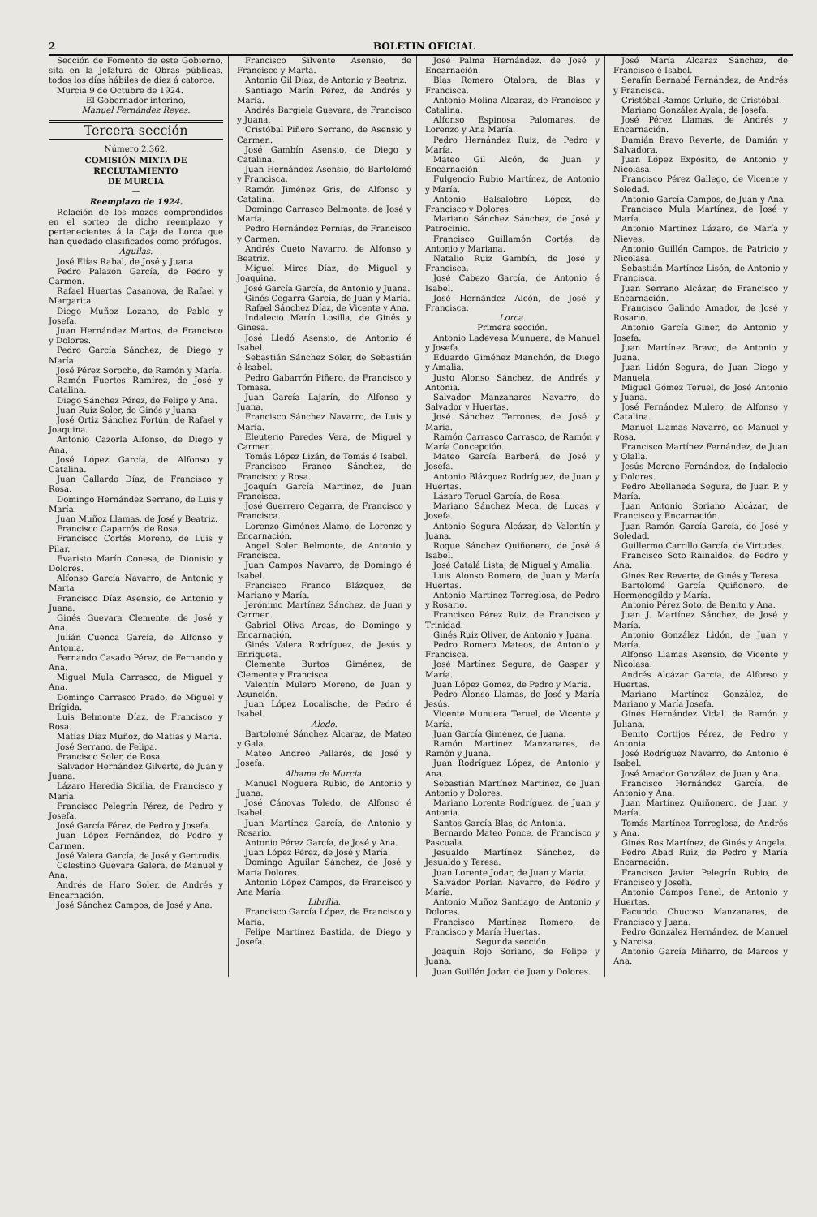2 BOLETIN OFICIAL
Sección de Fomento de este Gobierno, sita en la Jefatura de Obras públicas, todos los días hábiles de diez á catorce.
Murcia 9 de Octubre de 1924.
El Gobernador interino,
Manuel Fernández Reyes.
Tercera sección
Número 2.362.
COMISIÓN MIXTA DE RECLUTAMIENTO
DE MURCIA
—
Reemplazo de 1924.
Relación de los mozos comprendidos en el sorteo de dicho reemplazo y pertenecientes á la Caja de Lorca que han quedado clasificados como prófugos.
Aguilas.
José Elías Rabal, de José y Juana
Pedro Palazón García, de Pedro y Carmen.
Rafael Huertas Casanova, de Rafael y Margarita.
Diego Muñoz Lozano, de Pablo y Josefa.
Juan Hernández Martos, de Francisco y Dolores.
Pedro García Sánchez, de Diego y María.
José Pérez Soroche, de Ramón y María.
Ramón Fuertes Ramírez, de José y Catalina.
Diego Sánchez Pérez, de Felipe y Ana.
Juan Ruiz Soler, de Ginés y Juana
José Ortiz Sánchez Fortún, de Rafael y Joaquina.
Antonio Cazorla Alfonso, de Diego y Ana.
José López García, de Alfonso y Catalina.
Juan Gallardo Díaz, de Francisco y Rosa.
Domingo Hernández Serrano, de Luis y María.
Juan Muñoz Llamas, de José y Beatriz.
Francisco Caparrós, de Rosa.
Francisco Cortés Moreno, de Luis y Pilar.
Evaristo Marín Conesa, de Dionisio y Dolores.
Alfonso García Navarro, de Antonio y Marta
Francisco Díaz Asensio, de Antonio y Juana.
Ginés Guevara Clemente, de José y Ana.
Julián Cuenca García, de Alfonso y Antonia.
Fernando Casado Pérez, de Fernando y Ana.
Miguel Mula Carrasco, de Miguel y Ana.
Domingo Carrasco Prado, de Miguel y Brígida.
Luis Belmonte Díaz, de Francisco y Rosa.
Matías Díaz Muñoz, de Matías y María.
José Serrano, de Felipa.
Francisco Soler, de Rosa.
Salvador Hernández Gilverte, de Juan y Juana.
Lázaro Heredia Sicilia, de Francisco y María.
Francisco Pelegrín Pérez, de Pedro y Josefa.
José García Férez, de Pedro y Josefa.
Juan López Fernández, de Pedro y Carmen.
José Valera García, de José y Gertrudis.
Celestino Guevara Galera, de Manuel y Ana.
Andrés de Haro Soler, de Andrés y Encarnación.
José Sánchez Campos, de José y Ana.
Francisco Silvente Asensio, de Francisco y Marta.
Antonio Gil Díaz, de Antonio y Beatriz.
Santiago Marín Pérez, de Andrés y María.
Andrés Bargiela Guevara, de Francisco y Juana.
Cristóbal Piñero Serrano, de Asensio y Carmen.
José Gambín Asensio, de Diego y Catalina.
Juan Hernández Asensio, de Bartolomé y Francisca.
Ramón Jiménez Gris, de Alfonso y Catalina.
Domingo Carrasco Belmonte, de José y María.
Pedro Hernández Pernías, de Francisco y Carmen.
Andrés Cueto Navarro, de Alfonso y Beatriz.
Miguel Mires Díaz, de Miguel y Joaquina.
José García García, de Antonio y Juana.
Ginés Cegarra García, de Juan y María.
Rafael Sánchez Díaz, de Vicente y Ana.
Indalecio Marín Losilla, de Ginés y Ginesa.
José Lledó Asensio, de Antonio é Isabel.
Sebastián Sánchez Soler, de Sebastián é Isabel.
Pedro Gabarrón Piñero, de Francisco y Tomasa.
Juan García Lajarín, de Alfonso y Juana.
Francisco Sánchez Navarro, de Luis y María.
Eleuterio Paredes Vera, de Miguel y Carmen.
Tomás López Lizán, de Tomás é Isabel.
Francisco Franco Sánchez, de Francisco y Rosa.
Joaquín García Martínez, de Juan Francisca.
José Guerrero Cegarra, de Francisco y Francisca.
Lorenzo Giménez Alamo, de Lorenzo y Encarnación.
Angel Soler Belmonte, de Antonio y Francisca.
Juan Campos Navarro, de Domingo é Isabel.
Francisco Franco Blázquez, de Mariano y María.
Jerónimo Martínez Sánchez, de Juan y Carmen.
Gabriel Oliva Arcas, de Domingo y Encarnación.
Ginés Valera Rodríguez, de Jesús y Enriqueta.
Clemente Burtos Giménez, de Clemente y Francisca.
Valentín Mulero Moreno, de Juan y Asunción.
Juan López Localische, de Pedro é Isabel.
Aledo.
Bartolomé Sánchez Alcaraz, de Mateo y Gala.
Mateo Andreo Pallarés, de José y Josefa.
Alhama de Murcia.
Manuel Noguera Rubio, de Antonio y Juana.
José Cánovas Toledo, de Alfonso é Isabel.
Juan Martínez García, de Antonio y Rosario.
Antonio Pérez García, de José y Ana.
Juan López Pérez, de José y María.
Domingo Aguilar Sánchez, de José y María Dolores.
Antonio López Campos, de Francisco y Ana María.
Librilla.
Francisco García López, de Francisco y María.
Felipe Martínez Bastida, de Diego y Josefa.
José Palma Hernández, de José y Encarnación.
Blas Romero Otalora, de Blas y Francisca.
Antonio Molina Alcaraz, de Francisco y Catalina.
Alfonso Espinosa Palomares, de Lorenzo y Ana María.
Pedro Hernández Ruiz, de Pedro y María.
Mateo Gil Alcón, de Juan y Encarnación.
Fulgencio Rubio Martínez, de Antonio y María.
Antonio Balsalobre López, de Francisco y Dolores.
Mariano Sánchez Sánchez, de José y Patrocinio.
Francisco Guillamón Cortés, de Antonio y Mariana.
Natalio Ruiz Gambín, de José y Francisca.
José Cabezo García, de Antonio é Isabel.
José Hernández Alcón, de José y Francisca.
Lorca.
Primera sección.
Antonio Ladevesa Munuera, de Manuel y Josefa.
Eduardo Giménez Manchón, de Diego y Amalia.
Justo Alonso Sánchez, de Andrés y Antonia.
Salvador Manzanares Navarro, de Salvador y Huertas.
José Sánchez Terrones, de José y María.
Ramón Carrasco Carrasco, de Ramón y María Concepción.
Mateo García Barberá, de José y Josefa.
Antonio Blázquez Rodríguez, de Juan y Huertas.
Lázaro Teruel García, de Rosa.
Mariano Sánchez Meca, de Lucas y Josefa.
Antonio Segura Alcázar, de Valentín y Juana.
Roque Sánchez Quiñonero, de José é Isabel.
José Catalá Lista, de Miguel y Amalia.
Luis Alonso Romero, de Juan y María Huertas.
Antonio Martínez Torreglosa, de Pedro y Rosario.
Francisco Pérez Ruiz, de Francisco y Trinidad.
Ginés Ruiz Oliver, de Antonio y Juana.
Pedro Romero Mateos, de Antonio y Francisca.
José Martínez Segura, de Gaspar y María.
Juan López Gómez, de Pedro y María.
Pedro Alonso Llamas, de José y María Jesús.
Vicente Munuera Teruel, de Vicente y María.
Juan García Giménez, de Juana.
Ramón Martínez Manzanares, de Ramón y Juana.
Juan Rodríguez López, de Antonio y Ana.
Sebastián Martínez Martínez, de Juan Antonio y Dolores.
Mariano Lorente Rodríguez, de Juan y Antonia.
Santos García Blas, de Antonia.
Bernardo Mateo Ponce, de Francisco y Pascuala.
Jesualdo Martínez Sánchez, de Jesualdo y Teresa.
Juan Lorente Jodar, de Juan y María.
Salvador Porlan Navarro, de Pedro y María.
Antonio Muñoz Santiago, de Antonio y Dolores.
Francisco Martínez Romero, de Francisco y María Huertas.
Segunda sección.
Joaquín Rojo Soriano, de Felipe y Juana.
Juan Guillén Jodar, de Juan y Dolores.
José María Alcaraz Sánchez, de Francisco é Isabel.
Serafín Bernabé Fernández, de Andrés y Francisca.
Cristóbal Ramos Orluño, de Cristóbal.
Mariano González Ayala, de Josefa.
José Pérez Llamas, de Andrés y Encarnación.
Damián Bravo Reverte, de Damián y Salvadora.
Juan López Expósito, de Antonio y Nicolasa.
Francisco Pérez Gallego, de Vicente y Soledad.
Antonio García Campos, de Juan y Ana.
Francisco Mula Martínez, de José y María.
Antonio Martínez Lázaro, de María y Nieves.
Antonio Guillén Campos, de Patricio y Nicolasa.
Sebastián Martínez Lisón, de Antonio y Francisca.
Juan Serrano Alcázar, de Francisco y Encarnación.
Francisco Galindo Amador, de José y Rosario.
Antonio García Giner, de Antonio y Josefa.
Juan Martínez Bravo, de Antonio y Juana.
Juan Lidón Segura, de Juan Diego y Manuela.
Miguel Gómez Teruel, de José Antonio y Juana.
José Fernández Mulero, de Alfonso y Catalina.
Manuel Llamas Navarro, de Manuel y Rosa.
Francisco Martínez Fernández, de Juan y Olalla.
Jesús Moreno Fernández, de Indalecio y Dolores.
Pedro Abellaneda Segura, de Juan P. y María.
Juan Antonio Soriano Alcázar, de Francisco y Encarnación.
Juan Ramón García García, de José y Soledad.
Guillermo Carrillo García, de Virtudes.
Francisco Soto Rainaldos, de Pedro y Ana.
Ginés Rex Reverte, de Ginés y Teresa.
Bartolomé García Quiñonero, de Hermenegildo y María.
Antonio Pérez Soto, de Benito y Ana.
Juan J. Martínez Sánchez, de José y María.
Antonio González Lidón, de Juan y María.
Alfonso Llamas Asensio, de Vicente y Nicolasa.
Andrés Alcázar García, de Alfonso y Huertas.
Mariano Martínez González, de Mariano y María Josefa.
Ginés Hernández Vidal, de Ramón y Juliana.
Benito Cortijos Pérez, de Pedro y Antonia.
José Rodríguez Navarro, de Antonio é Isabel.
José Amador González, de Juan y Ana.
Francisco Hernández García, de Antonio y Ana.
Juan Martínez Quiñonero, de Juan y María.
Tomás Martínez Torreglosa, de Andrés y Ana.
Ginés Ros Martínez, de Ginés y Angela.
Pedro Abad Ruiz, de Pedro y María Encarnación.
Francisco Javier Pelegrín Rubio, de Francisco y Josefa.
Antonio Campos Panel, de Antonio y Huertas.
Facundo Chucoso Manzanares, de Francisco y Juana.
Pedro González Hernández, de Manuel y Narcisa.
Antonio García Miñarro, de Marcos y Ana.